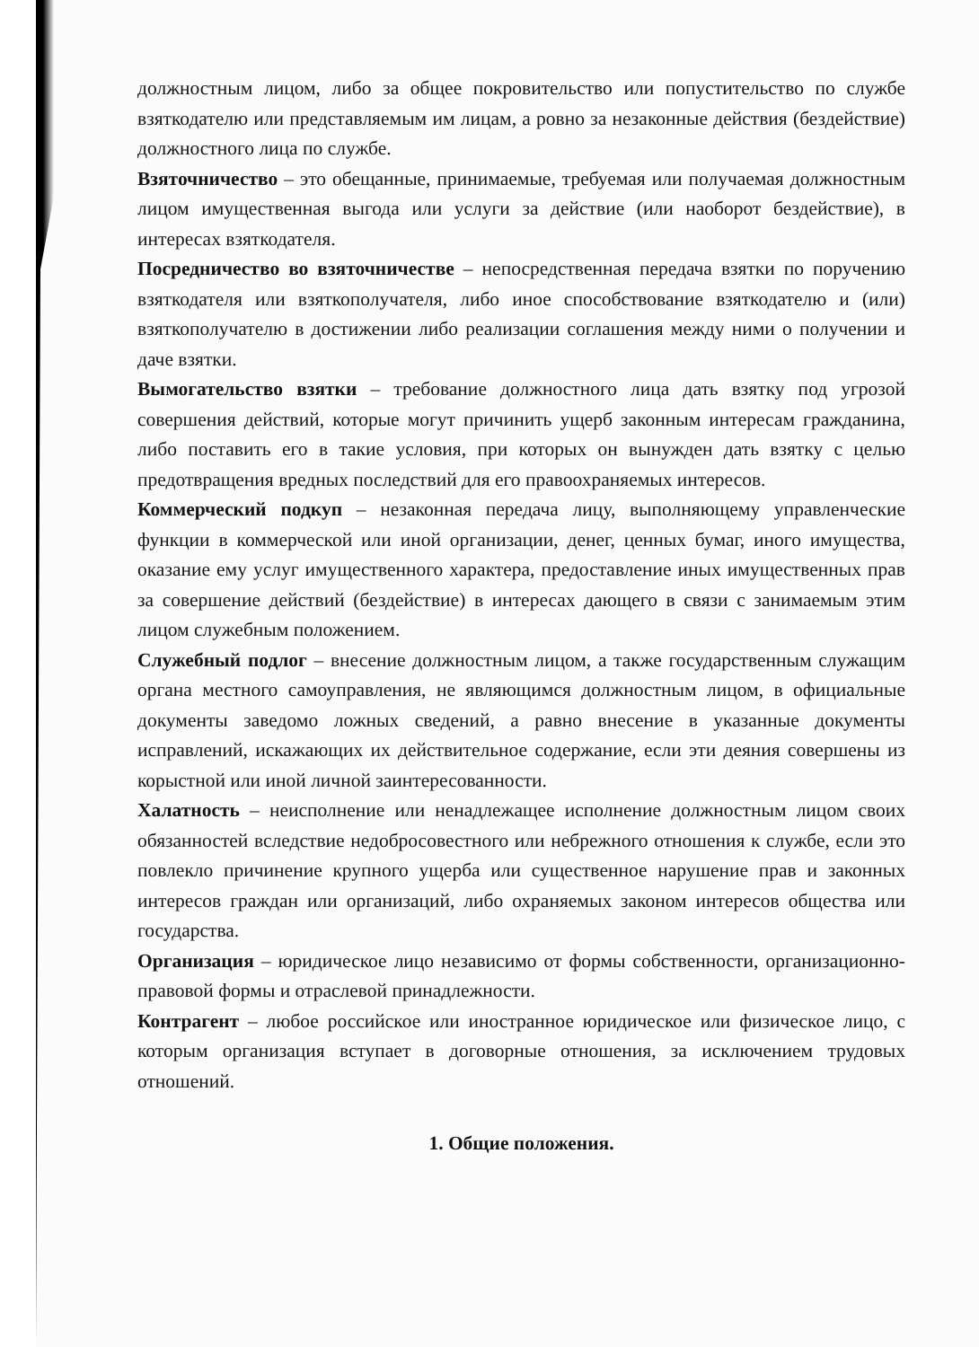должностным лицом, либо за общее покровительство или попустительство по службе взяткодателю или представляемым им лицам, а ровно за незаконные действия (бездействие) должностного лица по службе.
Взяточничество – это обещанные, принимаемые, требуемая или получаемая должностным лицом имущественная выгода или услуги за действие (или наоборот бездействие), в интересах взяткодателя.
Посредничество во взяточничестве – непосредственная передача взятки по поручению взяткодателя или взяткополучателя, либо иное способствование взяткодателю и (или) взяткополучателю в достижении либо реализации соглашения между ними о получении и даче взятки.
Вымогательство взятки – требование должностного лица дать взятку под угрозой совершения действий, которые могут причинить ущерб законным интересам гражданина, либо поставить его в такие условия, при которых он вынужден дать взятку с целью предотвращения вредных последствий для его правоохраняемых интересов.
Коммерческий подкуп – незаконная передача лицу, выполняющему управленческие функции в коммерческой или иной организации, денег, ценных бумаг, иного имущества, оказание ему услуг имущественного характера, предоставление иных имущественных прав за совершение действий (бездействие) в интересах дающего в связи с занимаемым этим лицом служебным положением.
Служебный подлог – внесение должностным лицом, а также государственным служащим органа местного самоуправления, не являющимся должностным лицом, в официальные документы заведомо ложных сведений, а равно внесение в указанные документы исправлений, искажающих их действительное содержание, если эти деяния совершены из корыстной или иной личной заинтересованности.
Халатность – неисполнение или ненадлежащее исполнение должностным лицом своих обязанностей вследствие недобросовестного или небрежного отношения к службе, если это повлекло причинение крупного ущерба или существенное нарушение прав и законных интересов граждан или организаций, либо охраняемых законом интересов общества или государства.
Организация – юридическое лицо независимо от формы собственности, организационно- правовой формы и отраслевой принадлежности.
Контрагент – любое российское или иностранное юридическое или физическое лицо, с которым организация вступает в договорные отношения, за исключением трудовых отношений.
1. Общие положения.